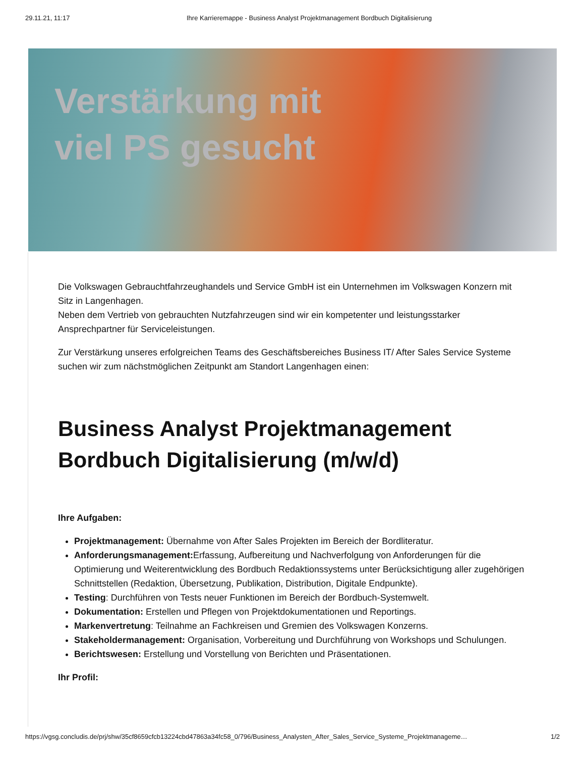29.11.21, 11:17 Ihre Karrieremappe - Business Analyst Projektmanagement Bordbuch Digitalisierung
Verstärkung mit
viel PS gesucht
Die Volkswagen Gebrauchtfahrzeughandels und Service GmbH ist ein Unternehmen im Volkswagen Konzern mit Sitz in Langenhagen.
Neben dem Vertrieb von gebrauchten Nutzfahrzeugen sind wir ein kompetenter und leistungsstarker Ansprechpartner für Serviceleistungen.
Zur Verstärkung unseres erfolgreichen Teams des Geschäftsbereiches Business IT/ After Sales Service Systeme suchen wir zum nächstmöglichen Zeitpunkt am Standort Langenhagen einen:
Business Analyst Projektmanagement Bordbuch Digitalisierung (m/w/d)
Ihre Aufgaben:
Projektmanagement: Übernahme von After Sales Projekten im Bereich der Bordliteratur.
Anforderungsmanagement: Erfassung, Aufbereitung und Nachverfolgung von Anforderungen für die Optimierung und Weiterentwicklung des Bordbuch Redaktionssystems unter Berücksichtigung aller zugehörigen Schnittstellen (Redaktion, Übersetzung, Publikation, Distribution, Digitale Endpunkte).
Testing: Durchführen von Tests neuer Funktionen im Bereich der Bordbuch-Systemwelt.
Dokumentation: Erstellen und Pflegen von Projektdokumentationen und Reportings.
Markenvertretung: Teilnahme an Fachkreisen und Gremien des Volkswagen Konzerns.
Stakeholdermanagement: Organisation, Vorbereitung und Durchführung von Workshops und Schulungen.
Berichtswesen: Erstellung und Vorstellung von Berichten und Präsentationen.
Ihr Profil:
https://vgsg.concludis.de/prj/shw/35cf8659cfcb13224cbd47863a34fc58_0/796/Business_Analysten_After_Sales_Service_Systeme_Projektmanageme… 1/2